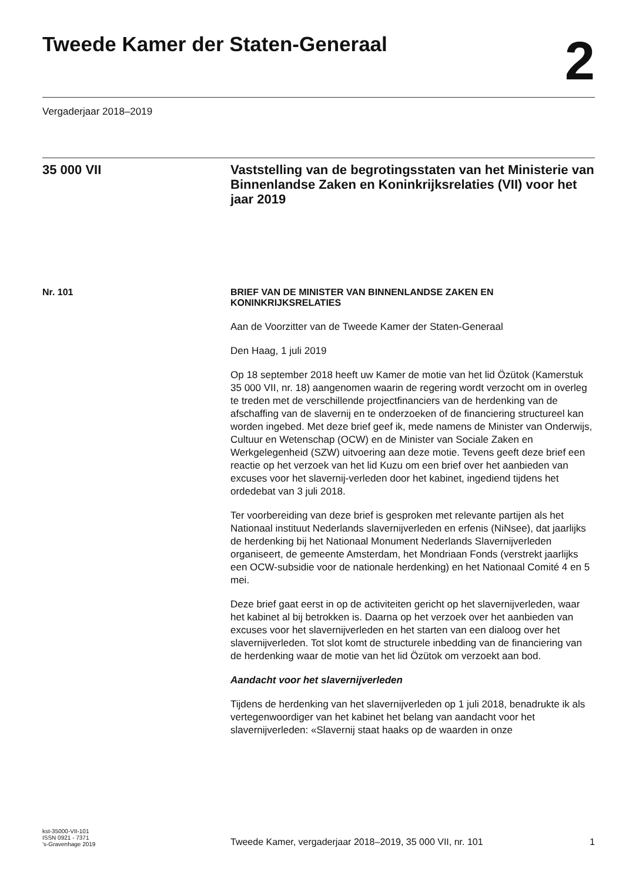Tweede Kamer der Staten-Generaal
2
Vergaderjaar 2018–2019
35 000 VII
Vaststelling van de begrotingsstaten van het Ministerie van Binnenlandse Zaken en Koninkrijksrelaties (VII) voor het jaar 2019
Nr. 101 BRIEF VAN DE MINISTER VAN BINNENLANDSE ZAKEN EN KONINKRIJKSRELATIES
Aan de Voorzitter van de Tweede Kamer der Staten-Generaal
Den Haag, 1 juli 2019
Op 18 september 2018 heeft uw Kamer de motie van het lid Özütok (Kamerstuk 35 000 VII, nr. 18) aangenomen waarin de regering wordt verzocht om in overleg te treden met de verschillende projectfinanciers van de herdenking van de afschaffing van de slavernij en te onderzoeken of de financiering structureel kan worden ingebed. Met deze brief geef ik, mede namens de Minister van Onderwijs, Cultuur en Wetenschap (OCW) en de Minister van Sociale Zaken en Werkgelegenheid (SZW) uitvoering aan deze motie. Tevens geeft deze brief een reactie op het verzoek van het lid Kuzu om een brief over het aanbieden van excuses voor het slavernij-verleden door het kabinet, ingediend tijdens het ordedebat van 3 juli 2018.
Ter voorbereiding van deze brief is gesproken met relevante partijen als het Nationaal instituut Nederlands slavernijverleden en erfenis (NiNsee), dat jaarlijks de herdenking bij het Nationaal Monument Nederlands Slavernijverleden organiseert, de gemeente Amsterdam, het Mondriaan Fonds (verstrekt jaarlijks een OCW-subsidie voor de nationale herdenking) en het Nationaal Comité 4 en 5 mei.
Deze brief gaat eerst in op de activiteiten gericht op het slavernijverleden, waar het kabinet al bij betrokken is. Daarna op het verzoek over het aanbieden van excuses voor het slavernijverleden en het starten van een dialoog over het slavernijverleden. Tot slot komt de structurele inbedding van de financiering van de herdenking waar de motie van het lid Özütok om verzoekt aan bod.
Aandacht voor het slavernijverleden
Tijdens de herdenking van het slavernijverleden op 1 juli 2018, benadrukte ik als vertegenwoordiger van het kabinet het belang van aandacht voor het slavernijverleden: «Slavernij staat haaks op de waarden in onze
kst-35000-VII-101
ISSN 0921 - 7371
’s-Gravenhage 2019
Tweede Kamer, vergaderjaar 2018–2019, 35 000 VII, nr. 101
1